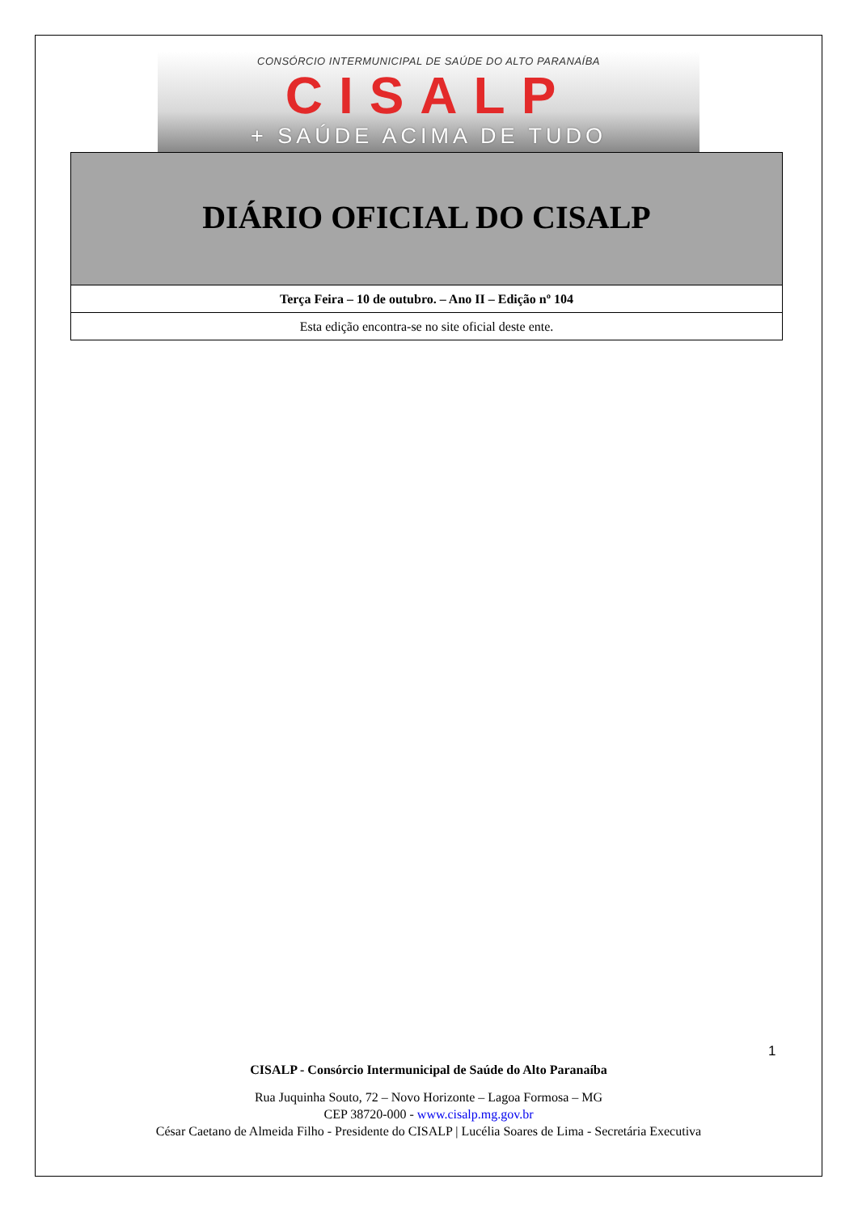CONSÓRCIO INTERMUNICIPAL DE SAÚDE DO ALTO PARANAÍBA
CISALP
+ SAÚDE ACIMA DE TUDO
DIÁRIO OFICIAL DO CISALP
Terça Feira – 10 de outubro. – Ano II – Edição nº 104
Esta edição encontra-se no site oficial deste ente.
1
CISALP - Consórcio Intermunicipal de Saúde do Alto Paranaíba
Rua Juquinha Souto, 72 – Novo Horizonte – Lagoa Formosa – MG
CEP 38720-000 - www.cisalp.mg.gov.br
César Caetano de Almeida Filho - Presidente do CISALP | Lucélia Soares de Lima - Secretária Executiva